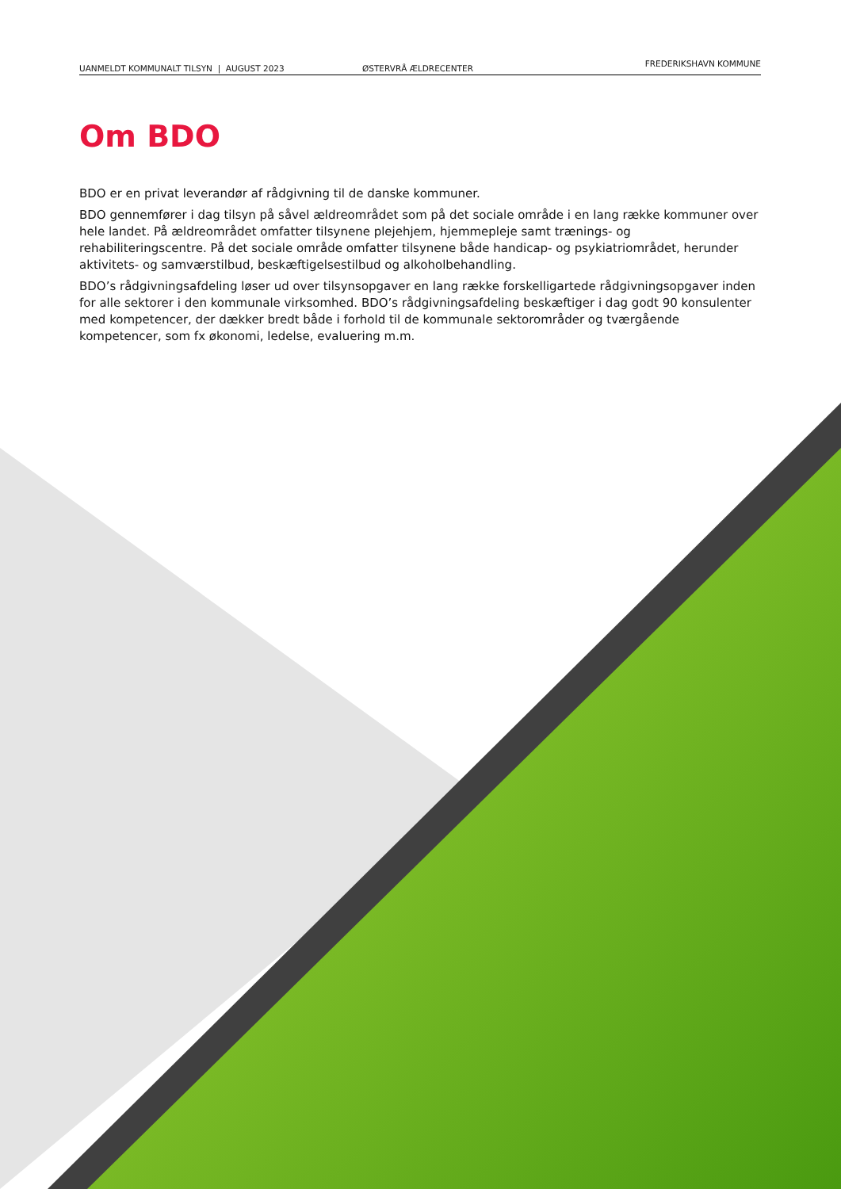UANMELDT KOMMUNALT TILSYN | AUGUST 2023 ØSTERVRÅ ÆLDRECENTER FREDERIKSHAVN KOMMUNE
Om BDO
BDO er en privat leverandør af rådgivning til de danske kommuner.
BDO gennemfører i dag tilsyn på såvel ældreområdet som på det sociale område i en lang række kommuner over hele landet. På ældreområdet omfatter tilsynene plejehjem, hjemmepleje samt trænings- og rehabiliteringscentre. På det sociale område omfatter tilsynene både handicap- og psykiatriområdet, herunder aktivitets- og samværstilbud, beskæftigelsestilbud og alkoholbehandling.
BDO’s rådgivningsafdeling løser ud over tilsynsopgaver en lang række forskelligartede rådgivningsopgaver inden for alle sektorer i den kommunale virksomhed. BDO’s rådgivningsafdeling beskæftiger i dag godt 90 konsulenter med kompetencer, der dækker bredt både i forhold til de kommunale sektorområder og tværgående kompetencer, som fx økonomi, ledelse, evaluering m.m.